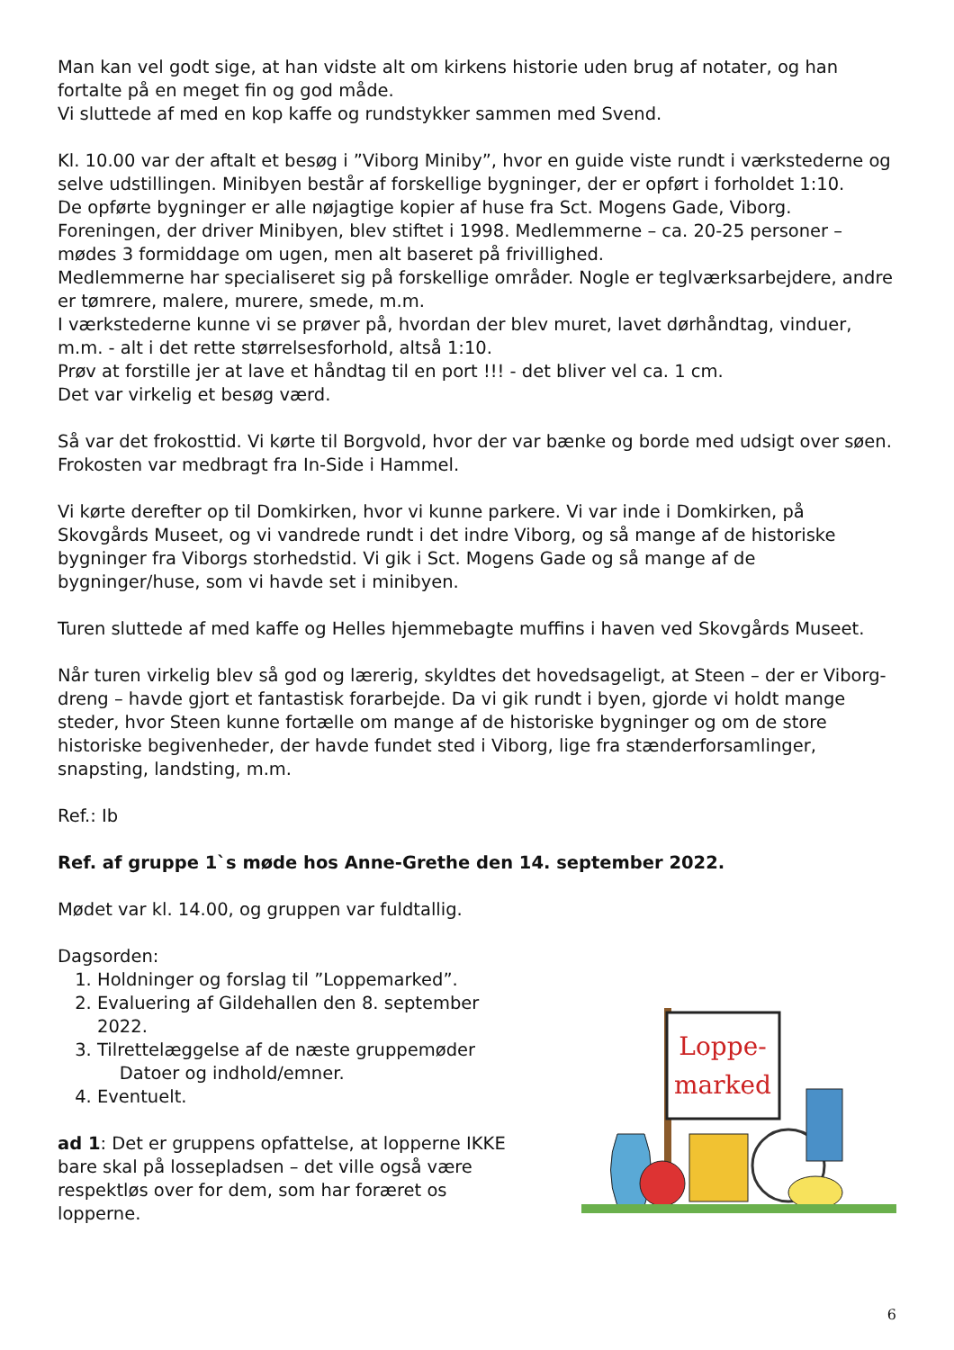Man kan vel godt sige, at han vidste alt om kirkens historie uden brug af notater, og han fortalte på en meget fin og god måde.
Vi sluttede af med en kop kaffe og rundstykker sammen med Svend.
Kl. 10.00 var der aftalt et besøg i ”Viborg Miniby”, hvor en guide viste rundt i værkstederne og selve udstillingen. Minibyen består af forskellige bygninger, der er opført i forholdet 1:10.
De opførte bygninger er alle nøjagtige kopier af huse fra Sct. Mogens Gade, Viborg.
Foreningen, der driver Minibyen, blev stiftet i 1998. Medlemmerne – ca. 20-25 personer – mødes 3 formiddage om ugen, men alt baseret på frivillighed.
Medlemmerne har specialiseret sig på forskellige områder. Nogle er teglværksarbejdere, andre er tømrere, malere, murere, smede, m.m.
I værkstederne kunne vi se prøver på, hvordan der blev muret, lavet dørhåndtag, vinduer, m.m. - alt i det rette størrelsesforhold, altså 1:10.
Prøv at forstille jer at lave et håndtag til en port !!! - det bliver vel ca. 1 cm.
Det var virkelig et besøg værd.
Så var det frokosttid. Vi kørte til Borgvold, hvor der var bænke og borde med udsigt over søen. Frokosten var medbragt fra In-Side i Hammel.
Vi kørte derefter op til Domkirken, hvor vi kunne parkere. Vi var inde i Domkirken, på Skovgårds Museet, og vi vandrede rundt i det indre Viborg, og så mange af de historiske bygninger fra Viborgs storhedstid. Vi gik i Sct. Mogens Gade og så mange af de bygninger/huse, som vi havde set i minibyen.
Turen sluttede af med kaffe og Helles hjemmebagte muffins i haven ved Skovgårds Museet.
Når turen virkelig blev så god og lærerig, skyldtes det hovedsageligt, at Steen – der er Viborg-dreng – havde gjort et fantastisk forarbejde. Da vi gik rundt i byen, gjorde vi holdt mange steder, hvor Steen kunne fortælle om mange af de historiske bygninger og om de store historiske begivenheder, der havde fundet sted i Viborg, lige fra stænderforsamlinger, snapsting, landsting, m.m.
Ref.: Ib
Ref. af gruppe 1`s møde hos Anne-Grethe den 14. september 2022.
Mødet var kl. 14.00, og gruppen var fuldtallig.
Dagsorden:
1. Holdninger og forslag til ”Loppemarked”.
2. Evaluering af Gildehallen den 8. september 2022.
3. Tilrettelæggelse af de næste gruppemøder
Datoer og indhold/emner.
4. Eventuelt.
ad 1: Det er gruppens opfattelse, at lopperne IKKE bare skal på lossepladsen – det ville også være respektløs over for dem, som har foræret os lopperne.
Loppe-
marked
6